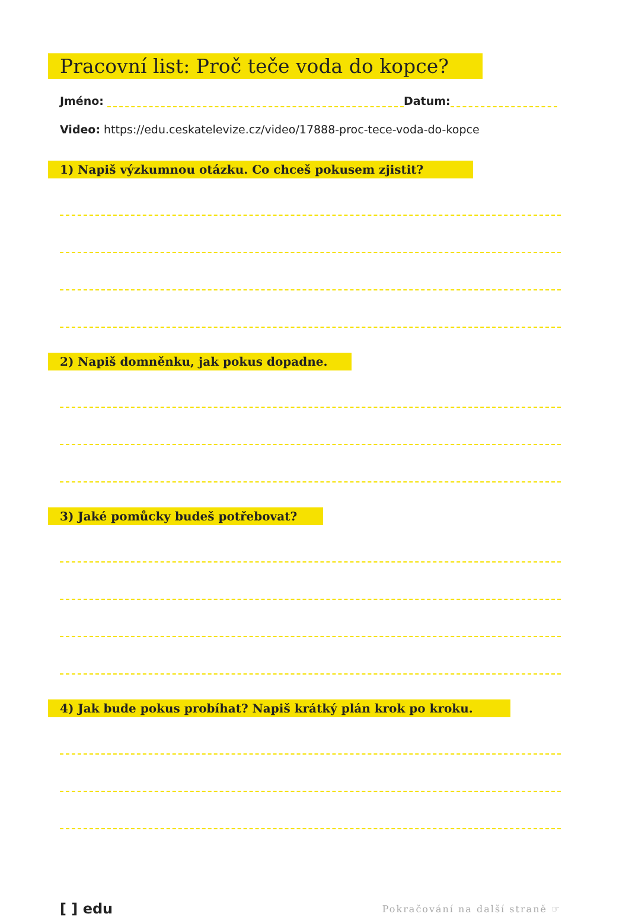Pracovní list: Proč teče voda do kopce?
Jméno: Datum:
Video: https://edu.ceskatelevize.cz/video/17888-proc-tece-voda-do-kopce
1) Napiš výzkumnou otázku. Co chceš pokusem zjistit? 2) Napiš domněnku, jak pokus dopadne. 3) Jaké pomůcky budeš potřebovat? 4) Jak bude pokus probíhat? Napiš krátký plán krok po kroku.
[ ] edu Pokračování na další straně ☞